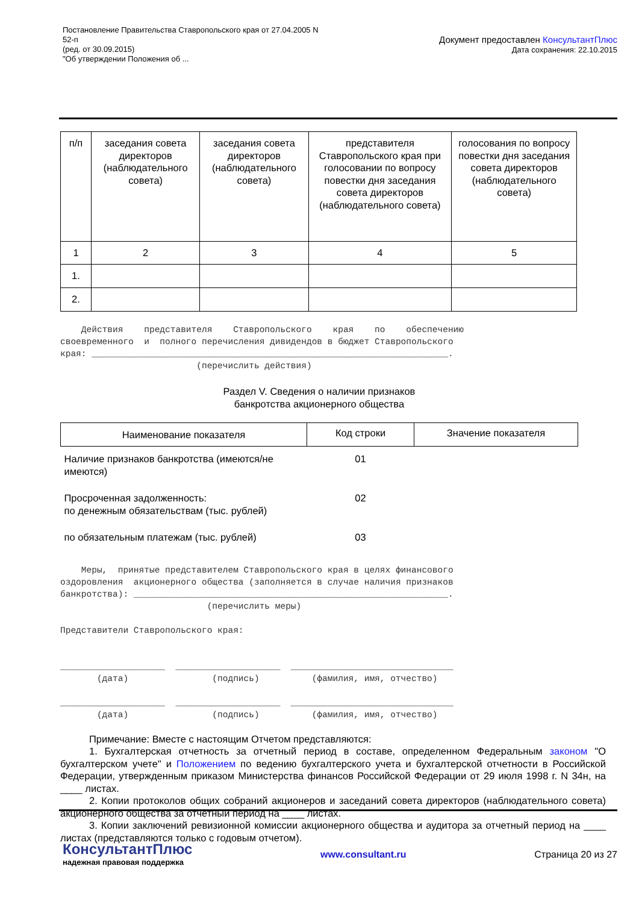Постановление Правительства Ставропольского края от 27.04.2005 N
52-п
(ред. от 30.09.2015)
"Об утверждении Положения об ...
Документ предоставлен КонсультантПлюс
Дата сохранения: 22.10.2015
| п/п | заседания совета директоров (наблюдательного совета) | заседания совета директоров (наблюдательного совета) | представителя Ставропольского края при голосовании по вопросу повестки дня заседания совета директоров (наблюдательного совета) | голосования по вопросу повестки дня заседания совета директоров (наблюдательного совета) |
| --- | --- | --- | --- | --- |
| 1 | 2 | 3 | 4 | 5 |
| 1. | | | | |
| 2. | | | | |
Действия представителя Ставропольского края по обеспечению своевременного и полного перечисления дивидендов в бюджет Ставропольского края: ____________________________________________________________________. (перечислить действия)
Раздел V. Сведения о наличии признаков
банкротства акционерного общества
| Наименование показателя | Код строки | Значение показателя |
| Наличие признаков банкротства (имеются/не имеются) | 01 | |
| Просроченная задолженность: по денежным обязательствам (тыс. рублей) | 02 | |
| по обязательным платежам (тыс. рублей) | 03 | |
Меры, принятые представителем Ставропольского края в целях финансового оздоровления акционерного общества (заполняется в случае наличия признаков банкротства): ____________________________________________________________. (перечислить меры) Представители Ставропольского края: ____________________ ____________________ _______________________________ (дата) (подпись) (фамилия, имя, отчество) ____________________ ____________________ _______________________________ (дата) (подпись) (фамилия, имя, отчество)
Примечание: Вместе с настоящим Отчетом представляются:
1. Бухгалтерская отчетность за отчетный период в составе, определенном Федеральным законом "О бухгалтерском учете" и Положением по ведению бухгалтерского учета и бухгалтерской отчетности в Российской Федерации, утвержденным приказом Министерства финансов Российской Федерации от 29 июля 1998 г. N 34н, на ____ листах.
2. Копии протоколов общих собраний акционеров и заседаний совета директоров (наблюдательного совета) акционерного общества за отчетный период на ____ листах.
3. Копии заключений ревизионной комиссии акционерного общества и аудитора за отчетный период на ____ листах (представляются только с годовым отчетом).
КонсультантПлюс
надежная правовая поддержка
www.consultant.ru Страница 20 из 27